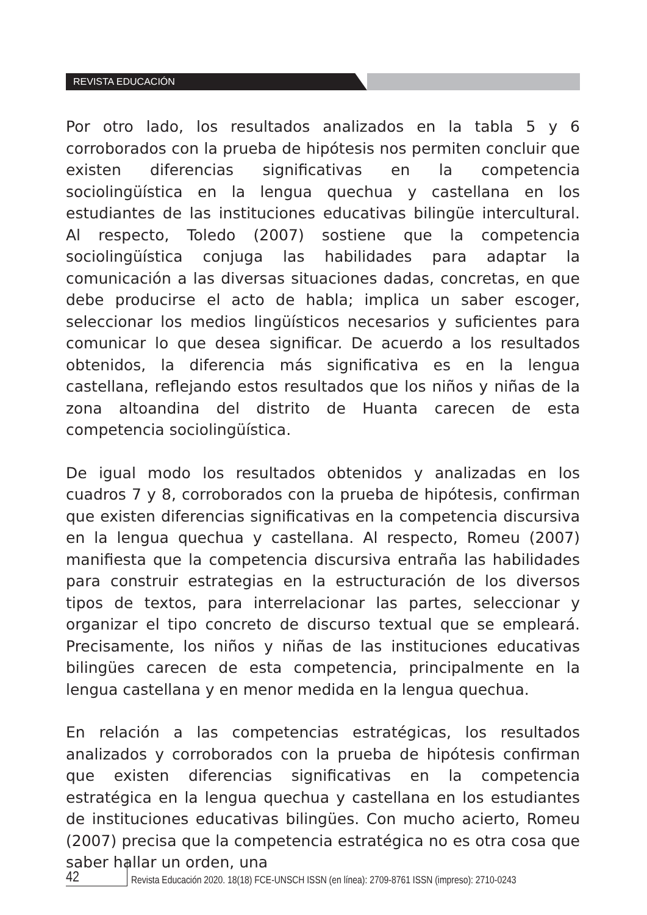REVISTA EDUCACIÓN
Por otro lado, los resultados analizados en la tabla 5 y 6 corroborados con la prueba de hipótesis nos permiten concluir que existen diferencias significativas en la competencia sociolingüística en la lengua quechua y castellana en los estudiantes de las instituciones educativas bilingüe intercultural. Al respecto, Toledo (2007) sostiene que la competencia sociolingüística conjuga las habilidades para adaptar la comunicación a las diversas situaciones dadas, concretas, en que debe producirse el acto de habla; implica un saber escoger, seleccionar los medios lingüísticos necesarios y suficientes para comunicar lo que desea significar. De acuerdo a los resultados obtenidos, la diferencia más significativa es en la lengua castellana, reflejando estos resultados que los niños y niñas de la zona altoandina del distrito de Huanta carecen de esta competencia sociolingüística.
De igual modo los resultados obtenidos y analizadas en los cuadros 7 y 8, corroborados con la prueba de hipótesis, confirman que existen diferencias significativas en la competencia discursiva en la lengua quechua y castellana. Al respecto, Romeu (2007) manifiesta que la competencia discursiva entraña las habilidades para construir estrategias en la estructuración de los diversos tipos de textos, para interrelacionar las partes, seleccionar y organizar el tipo concreto de discurso textual que se empleará. Precisamente, los niños y niñas de las instituciones educativas bilingües carecen de esta competencia, principalmente en la lengua castellana y en menor medida en la lengua quechua.
En relación a las competencias estratégicas, los resultados analizados y corroborados con la prueba de hipótesis confirman que existen diferencias significativas en la competencia estratégica en la lengua quechua y castellana en los estudiantes de instituciones educativas bilingües. Con mucho acierto, Romeu (2007) precisa que la competencia estratégica no es otra cosa que saber hallar un orden, una
42 Revista Educación 2020. 18(18) FCE-UNSCH ISSN (en línea): 2709-8761 ISSN (impreso): 2710-0243